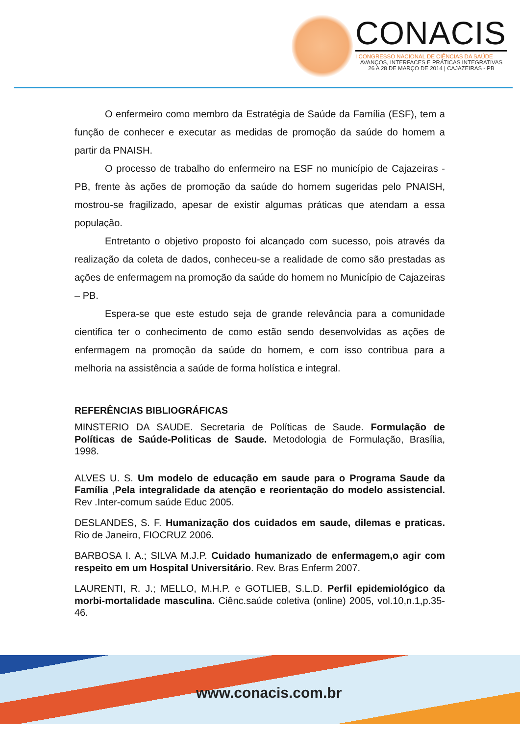CONACIS
I CONGRESSO NACIONAL DE CIÊNCIAS DA SAÚDE
AVANÇOS, INTERFACES E PRÁTICAS INTEGRATIVAS
26 A 28 DE MARÇO DE 2014 | CAJAZEIRAS - PB
O enfermeiro como membro da Estratégia de Saúde da Família (ESF), tem a função de conhecer e executar as medidas de promoção da saúde do homem a partir da PNAISH.
O processo de trabalho do enfermeiro na ESF no município de Cajazeiras - PB, frente às ações de promoção da saúde do homem sugeridas pelo PNAISH, mostrou-se fragilizado, apesar de existir algumas práticas que atendam a essa população.
Entretanto o objetivo proposto foi alcançado com sucesso, pois através da realização da coleta de dados, conheceu-se a realidade de como são prestadas as ações de enfermagem na promoção da saúde do homem no Município de Cajazeiras – PB.
Espera-se que este estudo seja de grande relevância para a comunidade cientifica ter o conhecimento de como estão sendo desenvolvidas as ações de enfermagem na promoção da saúde do homem, e com isso contribua para a melhoria na assistência a saúde de forma holística e integral.
REFERÊNCIAS BIBLIOGRÁFICAS
MINSTERIO DA SAUDE. Secretaria de Políticas de Saude. Formulação de Políticas de Saúde-Politicas de Saude. Metodologia de Formulação, Brasília, 1998.
ALVES U. S. Um modelo de educação em saude para o Programa Saude da Família ,Pela integralidade da atenção e reorientação do modelo assistencial. Rev .Inter-comum saúde Educ 2005.
DESLANDES, S. F. Humanização dos cuidados em saude, dilemas e praticas. Rio de Janeiro, FIOCRUZ 2006.
BARBOSA I. A.; SILVA M.J.P. Cuidado humanizado de enfermagem,o agir com respeito em um Hospital Universitário. Rev. Bras Enferm 2007.
LAURENTI, R. J.; MELLO, M.H.P. e GOTLIEB, S.L.D. Perfil epidemiológico da morbi-mortalidade masculina. Ciênc.saúde coletiva (online) 2005, vol.10,n.1,p.35-46.
www.conacis.com.br